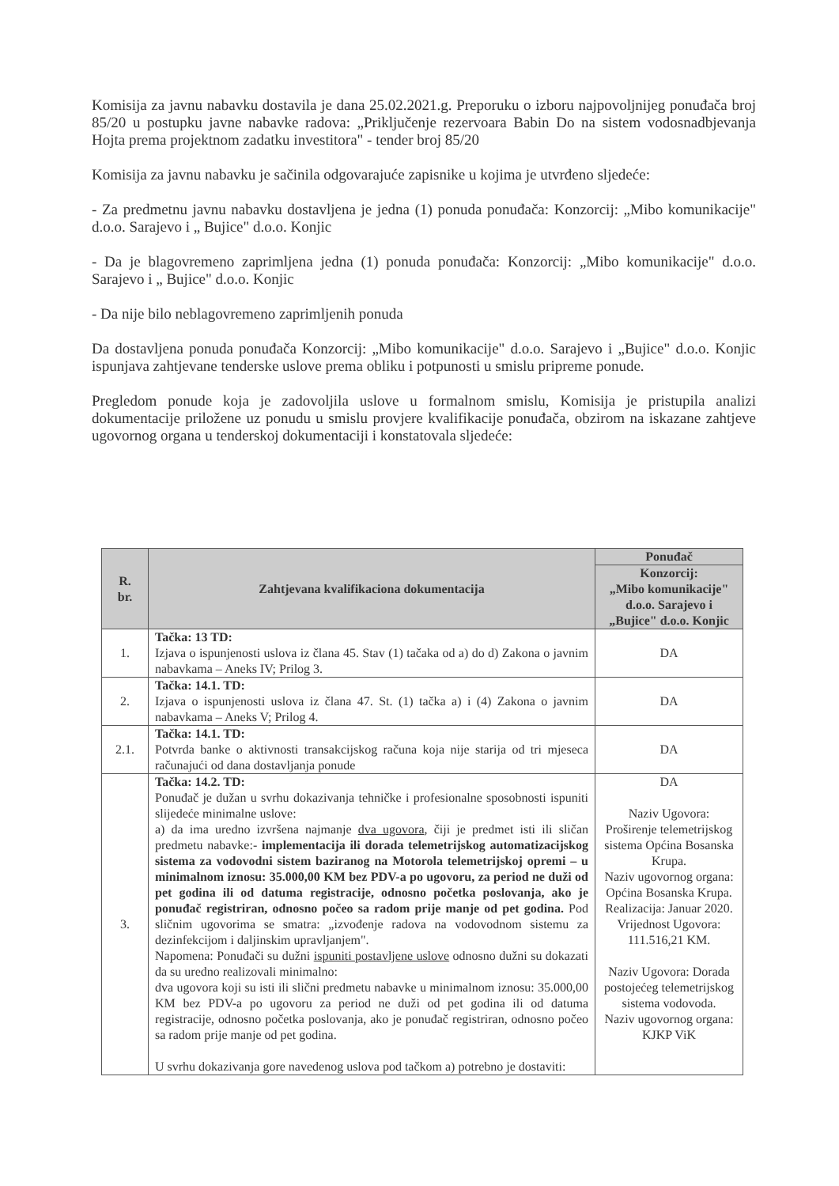Komisija za javnu nabavku dostavila je dana 25.02.2021.g. Preporuku o izboru najpovoljnijeg ponuđača broj 85/20 u postupku javne nabavke radova: „Priključenje rezervoara Babin Do na sistem vodosnadbjevanja Hojta prema projektnom zadatku investitora" - tender broj 85/20
Komisija za javnu nabavku je sačinila odgovarajuće zapisnike u kojima je utvrđeno sljedeće:
- Za predmetnu javnu nabavku dostavljena je jedna (1) ponuda ponuđača: Konzorcij: „Mibo komunikacije" d.o.o. Sarajevo i „ Bujice" d.o.o. Konjic
- Da je blagovremeno zaprimljena jedna (1) ponuda ponuđača: Konzorcij: „Mibo komunikacije" d.o.o. Sarajevo i „ Bujice" d.o.o. Konjic
- Da nije bilo neblagovremeno zaprimljenih ponuda
Da dostavljena ponuda ponuđača Konzorcij: „Mibo komunikacije" d.o.o. Sarajevo i „Bujice" d.o.o. Konjic ispunjava zahtjevane tenderske uslove prema obliku i potpunosti u smislu pripreme ponude.
Pregledom ponude koja je zadovoljila uslove u formalnom smislu, Komisija je pristupila analizi dokumentacije priložene uz ponudu u smislu provjere kvalifikacije ponuđača, obzirom na iskazane zahtjeve ugovornog organa u tenderskoj dokumentaciji i konstatovala sljedeće:
| R. br. | Zahtjevana kvalifikaciona dokumentacija | Ponuđač |
| --- | --- | --- |
| | | Konzorcij: „Mibo komunikacije" d.o.o. Sarajevo i „Bujice" d.o.o. Konjic |
| 1. | Tačka: 13 TD: Izjava o ispunjenosti uslova iz člana 45. Stav (1) tačaka od a) do d) Zakona o javnim nabavkama – Aneks IV; Prilog 3. | DA |
| 2. | Tačka: 14.1. TD: Izjava o ispunjenosti uslova iz člana 47. St. (1) tačka a) i (4) Zakona o javnim nabavkama – Aneks V; Prilog 4. | DA |
| 2.1. | Tačka: 14.1. TD: Potvrda banke o aktivnosti transakcijskog računa koja nije starija od tri mjeseca računajući od dana dostavljanja ponude | DA |
| 3. | Tačka: 14.2. TD: Ponuđač je dužan u svrhu dokazivanja tehničke i profesionalne sposobnosti ispuniti slijedeće minimalne uslove: a) da ima uredno izvršena najmanje dva ugovora , čiji je predmet isti ili sličan predmetu nabavke:- implementacija ili dorada telemetrijskog automatizacijskog sistema za vodovodni sistem baziranog na Motorola telemetrijskoj opremi – u minimalnom iznosu: 35.000,00 KM bez PDV-a po ugovoru, za period ne duži od pet godina ili od datuma registracije, odnosno početka poslovanja, ako je ponuđač registriran, odnosno počeo sa radom prije manje od pet godina. Pod sličnim ugovorima se smatra: „izvođenje radova na vodovodnom sistemu za dezinfekcijom i daljinskim upravljanjem". Napomena: Ponuđači su dužni ispuniti postavljene uslove odnosno dužni su dokazati da su uredno realizovali minimalno: dva ugovora koji su isti ili slični predmetu nabavke u minimalnom iznosu: 35.000,00 KM bez PDV-a po ugovoru za period ne duži od pet godina ili od datuma registracije, odnosno početka poslovanja, ako je ponuđač registriran, odnosno počeo sa radom prije manje od pet godina. U svrhu dokazivanja gore navedenog uslova pod tačkom a) potrebno je dostaviti: | DA Naziv Ugovora: Proširenje telemetrijskog sistema Općina Bosanska Krupa. Naziv ugovornog organa: Općina Bosanska Krupa. Realizacija: Januar 2020. Vrijednost Ugovora: 111.516,21 KM. Naziv Ugovora: Dorada postojećeg telemetrijskog sistema vodovoda. Naziv ugovornog organa: KJKP ViK |